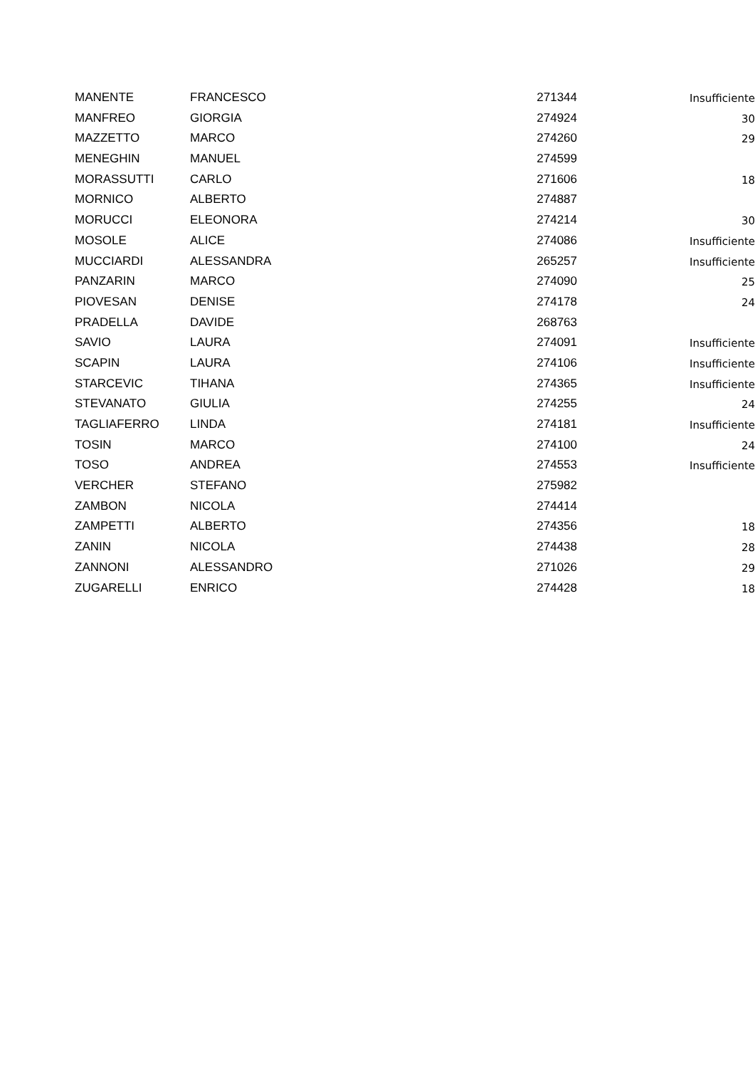| MANENTE | FRANCESCO | 271344 | Insufficiente |
| MANFREO | GIORGIA | 274924 | 30 |
| MAZZETTO | MARCO | 274260 | 29 |
| MENEGHIN | MANUEL | 274599 | |
| MORASSUTTI | CARLO | 271606 | 18 |
| MORNICO | ALBERTO | 274887 | |
| MORUCCI | ELEONORA | 274214 | 30 |
| MOSOLE | ALICE | 274086 | Insufficiente |
| MUCCIARDI | ALESSANDRA | 265257 | Insufficiente |
| PANZARIN | MARCO | 274090 | 25 |
| PIOVESAN | DENISE | 274178 | 24 |
| PRADELLA | DAVIDE | 268763 | |
| SAVIO | LAURA | 274091 | Insufficiente |
| SCAPIN | LAURA | 274106 | Insufficiente |
| STARCEVIC | TIHANA | 274365 | Insufficiente |
| STEVANATO | GIULIA | 274255 | 24 |
| TAGLIAFERRO | LINDA | 274181 | Insufficiente |
| TOSIN | MARCO | 274100 | 24 |
| TOSO | ANDREA | 274553 | Insufficiente |
| VERCHER | STEFANO | 275982 | |
| ZAMBON | NICOLA | 274414 | |
| ZAMPETTI | ALBERTO | 274356 | 18 |
| ZANIN | NICOLA | 274438 | 28 |
| ZANNONI | ALESSANDRO | 271026 | 29 |
| ZUGARELLI | ENRICO | 274428 | 18 |